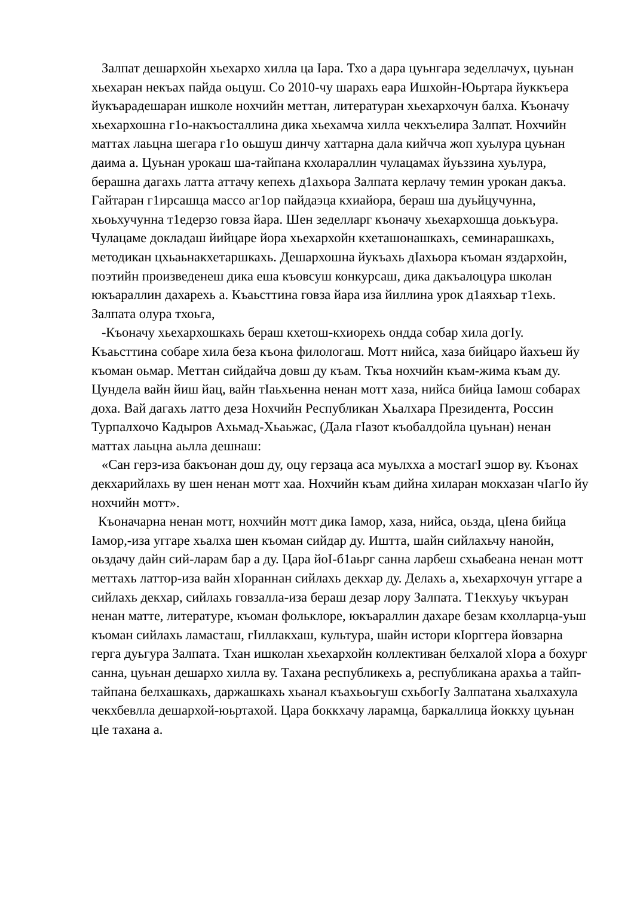Залпат дешархойн хьехархо хилла ца Iара. Тхо а дара цуьнгара зеделлачух, цуьнан хьехаран некъах пайда оьцуш. Со 2010-чу шарахь еара Ишхойн-Юьртара йуккъера йукъарадешаран ишколе нохчийн меттан, литературан хьехархочун балха. Къоначу хьехархошна г1о-накъосталлина дика хьехамча хилла чекхъелира Залпат. Нохчийн маттах лаьцна шегара г1о оьшуш динчу хаттарна дала кийчча жоп хуьлура цуьнан даима а. Цуьнан урокаш ша-тайпана кхолараллин чулацамах йуьззина хуьлура, берашна дагахь латта аттачу кепехь д1ахьора Залпата керлачу темин урокан дакъа. Гайтаран г1ирсашца массо аг1ор пайдаэца кхиайора, бераш ша дуьйцучунна, хьоьхучунна т1едерзо говза йара. Шен зеделларг къоначу хьехархошца доькъура. Чулацаме докладаш йийцаре йора хьехархойн кхеташонашкахь, семинарашкахь, методикан цхьаьнакхетаршкахь. Дешархошна йукъахь дIахьора къоман яздархойн, поэтийн произведенеш дика еша къовсуш конкурсаш, дика дакъалоцура школан юкъараллин дахарехь а. Къаьсттина говза йара иза йиллина урок д1аяхьар т1ехь. Залпата олура тхоьга,
-Къоначу хьехархошкахь бераш кхетош-кхиорехь ондда собар хила догIу. Къаьсттина собаре хила беза къона филологаш. Мотт нийса, хаза бийцаро йахъеш йу къоман оьмар. Меттан сийдайча довш ду къам. Ткъа нохчийн къам-жима къам ду. Цундела вайн йиш йац, вайн тIаьхьенна ненан мотт хаза, нийса бийца Iамош собарах доха. Вай дагахь латто деза Нохчийн Республикан Хьалхара Президента, Россин Турпалхочо Кадыров Ахьмад-Хьаьжас, (Дала гIазот къобалдойла цуьнан) ненан маттах лаьцна аьлла дешнаш:
«Сан герз-иза бакъонан дош ду, оцу герзаца аса муьлхха а мостагI эшор ву. Къонах декхарийлахь ву шен ненан мотт хаа. Нохчийн къам дийна хиларан мокхазан чIагIо йу нохчийн мотт».
Къоначарна ненан мотт, нохчийн мотт дика Iамор, хаза, нийса, оьзда, цIена бийца Iамор,-иза уггаре хьалха шен къоман сийдар ду. Иштта, шайн сийлахьчу нанойн, оьздачу дайн сий-ларам бар а ду. Цара йоI-б1аьрг санна ларбеш схьабеана ненан мотт меттахь латтор-иза вайн хIораннан сийлахь декхар ду. Делахь а, хьехархочун уггаре а сийлахь декхар, сийлахь говзалла-иза бераш дезар лору Залпата. Т1екхуьу чкъуран ненан матте, литературе, къоман фольклоре, юкъараллин дахаре безам кхолларца-уьш къоман сийлахь ламасташ, гIиллакхаш, культура, шайн истори кIорггера йовзарна герга дуьгура Залпата. Тхан ишколан хьехархойн коллективан белхалой хIора а бохург санна, цуьнан дешархо хилла ву. Тахана республикехь а, республикана арахьа а тайп-тайпана белхашкахь, даржашкахь хьанал къахьоьгуш схьбогIу Залпатана хьалхахула чекхбевлла дешархой-юьртахой. Цара боккхачу ларамца, баркаллица йоккху цуьнан цIе тахана а.